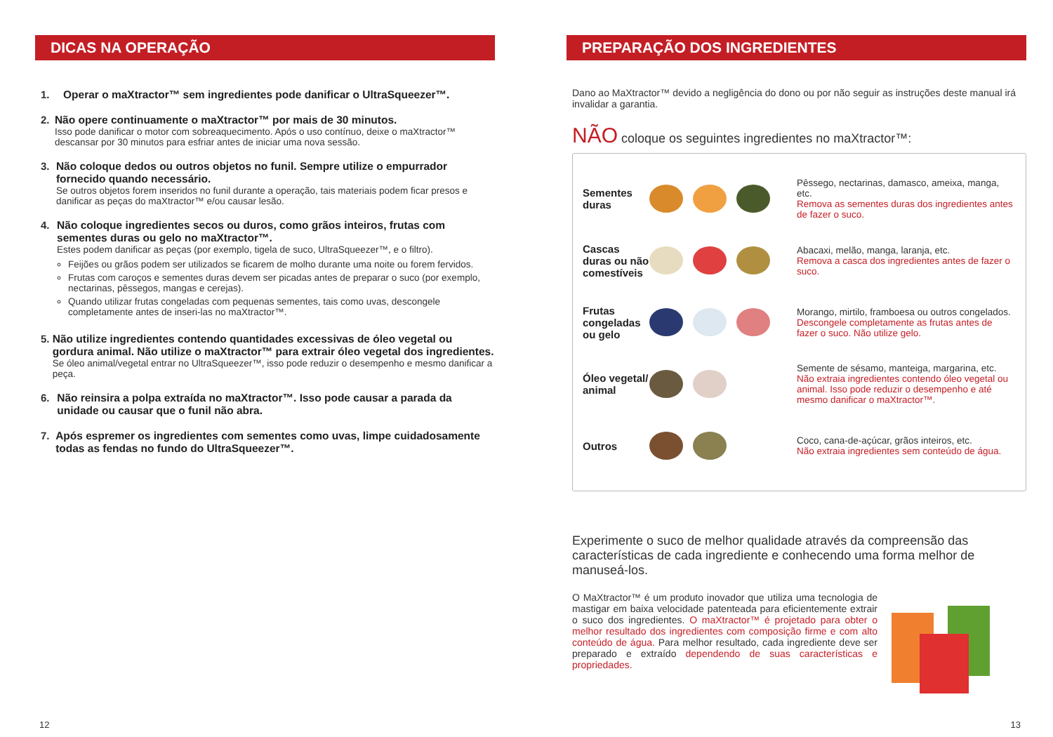DICAS NA OPERAÇÃO
1. Operar o maXtractor™ sem ingredientes pode danificar o UltraSqueezer™.
2. Não opere continuamente o maXtractor™ por mais de 30 minutos.
Isso pode danificar o motor com sobreaquecimento. Após o uso contínuo, deixe o maXtractor™ descansar por 30 minutos para esfriar antes de iniciar uma nova sessão.
3. Não coloque dedos ou outros objetos no funil. Sempre utilize o empurrador fornecido quando necessário.
Se outros objetos forem inseridos no funil durante a operação, tais materiais podem ficar presos e danificar as peças do maXtractor™ e/ou causar lesão.
4. Não coloque ingredientes secos ou duros, como grãos inteiros, frutas com sementes duras ou gelo no maXtractor™.
Estes podem danificar as peças (por exemplo, tigela de suco, UltraSqueezer™, e o filtro).
Feijões ou grãos podem ser utilizados se ficarem de molho durante uma noite ou forem fervidos.
Frutas com caroços e sementes duras devem ser picadas antes de preparar o suco (por exemplo, nectarinas, pêssegos, mangas e cerejas).
Quando utilizar frutas congeladas com pequenas sementes, tais como uvas, descongele completamente antes de inseri-las no maXtractor™.
5. Não utilize ingredientes contendo quantidades excessivas de óleo vegetal ou gordura animal. Não utilize o maXtractor™ para extrair óleo vegetal dos ingredientes.
Se óleo animal/vegetal entrar no UltraSqueezer™, isso pode reduzir o desempenho e mesmo danificar a peça.
6. Não reinsira a polpa extraída no maXtractor™. Isso pode causar a parada da unidade ou causar que o funil não abra.
7. Após espremer os ingredientes com sementes como uvas, limpe cuidadosamente todas as fendas no fundo do UltraSqueezer™.
12
PREPARAÇÃO DOS INGREDIENTES
Dano ao MaXtractor™ devido a negligência do dono ou por não seguir as instruções deste manual irá invalidar a garantia.
NÃO coloque os seguintes ingredientes no maXtractor™:
Sementes duras
Pêssego, nectarinas, damasco, ameixa, manga, etc.
Remova as sementes duras dos ingredientes antes de fazer o suco.
Cascas duras ou não comestíveis
Abacaxi, melão, manga, laranja, etc.
Remova a casca dos ingredientes antes de fazer o suco.
Frutas congeladas ou gelo
Morango, mirtilo, framboesa ou outros congelados.
Descongele completamente as frutas antes de fazer o suco. Não utilize gelo.
Óleo vegetal/ animal
Semente de sésamo, manteiga, margarina, etc.
Não extraia ingredientes contendo óleo vegetal ou animal. Isso pode reduzir o desempenho e até mesmo danificar o maXtractor™.
Outros
Coco, cana-de-açúcar, grãos inteiros, etc.
Não extraia ingredientes sem conteúdo de água.
Experimente o suco de melhor qualidade através da compreensão das características de cada ingrediente e conhecendo uma forma melhor de manuseá-los.
O MaXtractor™ é um produto inovador que utiliza uma tecnologia de mastigar em baixa velocidade patenteada para eficientemente extrair o suco dos ingredientes. O maXtractor™ é projetado para obter o melhor resultado dos ingredientes com composição firme e com alto conteúdo de água. Para melhor resultado, cada ingrediente deve ser preparado e extraído dependendo de suas características e propriedades.
13